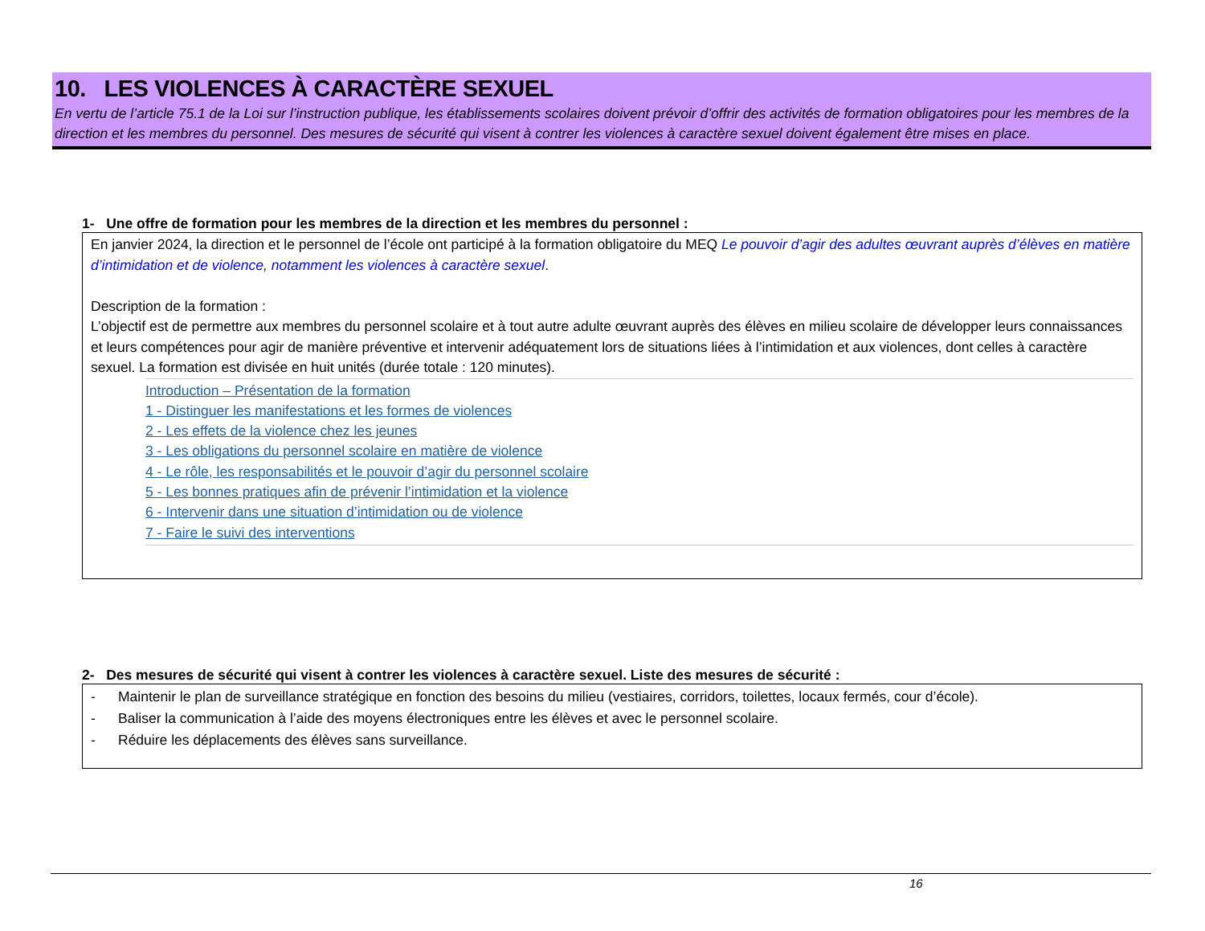10. LES VIOLENCES À CARACTÈRE SEXUEL
En vertu de l’article 75.1 de la Loi sur l’instruction publique, les établissements scolaires doivent prévoir d’offrir des activités de formation obligatoires pour les membres de la direction et les membres du personnel. Des mesures de sécurité qui visent à contrer les violences à caractère sexuel doivent également être mises en place.
1- Une offre de formation pour les membres de la direction et les membres du personnel :
En janvier 2024, la direction et le personnel de l’école ont participé à la formation obligatoire du MEQ Le pouvoir d’agir des adultes œuvrant auprès d’élèves en matière d’intimidation et de violence, notamment les violences à caractère sexuel.
Description de la formation :
L’objectif est de permettre aux membres du personnel scolaire et à tout autre adulte œuvrant auprès des élèves en milieu scolaire de développer leurs connaissances et leurs compétences pour agir de manière préventive et intervenir adéquatement lors de situations liées à l’intimidation et aux violences, dont celles à caractère sexuel. La formation est divisée en huit unités (durée totale : 120 minutes).
Introduction – Présentation de la formation
1 - Distinguer les manifestations et les formes de violences
2 - Les effets de la violence chez les jeunes
3 - Les obligations du personnel scolaire en matière de violence
4 - Le rôle, les responsabilités et le pouvoir d’agir du personnel scolaire
5 - Les bonnes pratiques afin de prévenir l’intimidation et la violence
6 - Intervenir dans une situation d’intimidation ou de violence
7 - Faire le suivi des interventions
2- Des mesures de sécurité qui visent à contrer les violences à caractère sexuel. Liste des mesures de sécurité :
- Maintenir le plan de surveillance stratégique en fonction des besoins du milieu (vestiaires, corridors, toilettes, locaux fermés, cour d’école).
- Baliser la communication à l’aide des moyens électroniques entre les élèves et avec le personnel scolaire.
- Réduire les déplacements des élèves sans surveillance.
16